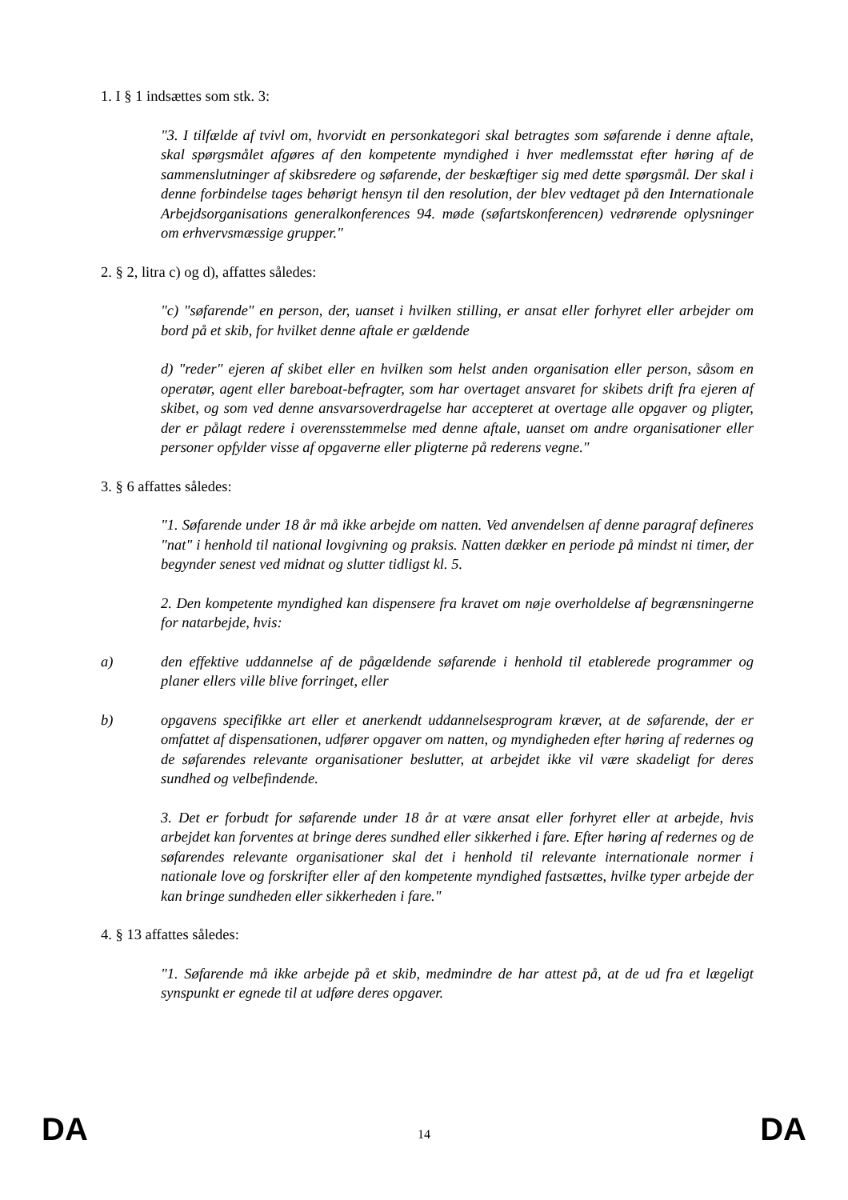1. I § 1 indsættes som stk. 3:
"3. I tilfælde af tvivl om, hvorvidt en personkategori skal betragtes som søfarende i denne aftale, skal spørgsmålet afgøres af den kompetente myndighed i hver medlemsstat efter høring af de sammenslutninger af skibsredere og søfarende, der beskæftiger sig med dette spørgsmål. Der skal i denne forbindelse tages behørigt hensyn til den resolution, der blev vedtaget på den Internationale Arbejdsorganisations generalkonferences 94. møde (søfartskonferencen) vedrørende oplysninger om erhvervsmæssige grupper."
2. § 2, litra c) og d), affattes således:
"c) "søfarende" en person, der, uanset i hvilken stilling, er ansat eller forhyret eller arbejder om bord på et skib, for hvilket denne aftale er gældende
d) "reder" ejeren af skibet eller en hvilken som helst anden organisation eller person, såsom en operatør, agent eller bareboat-befragter, som har overtaget ansvaret for skibets drift fra ejeren af skibet, og som ved denne ansvarsoverdragelse har accepteret at overtage alle opgaver og pligter, der er pålagt redere i overensstemmelse med denne aftale, uanset om andre organisationer eller personer opfylder visse af opgaverne eller pligterne på rederens vegne."
3. § 6 affattes således:
"1. Søfarende under 18 år må ikke arbejde om natten. Ved anvendelsen af denne paragraf defineres "nat" i henhold til national lovgivning og praksis. Natten dækker en periode på mindst ni timer, der begynder senest ved midnat og slutter tidligst kl. 5.
2. Den kompetente myndighed kan dispensere fra kravet om nøje overholdelse af begrænsningerne for natarbejde, hvis:
a) den effektive uddannelse af de pågældende søfarende i henhold til etablerede programmer og planer ellers ville blive forringet, eller
b) opgavens specifikke art eller et anerkendt uddannelsesprogram kræver, at de søfarende, der er omfattet af dispensationen, udfører opgaver om natten, og myndigheden efter høring af redernes og de søfarendes relevante organisationer beslutter, at arbejdet ikke vil være skadeligt for deres sundhed og velbefindende.
3. Det er forbudt for søfarende under 18 år at være ansat eller forhyret eller at arbejde, hvis arbejdet kan forventes at bringe deres sundhed eller sikkerhed i fare. Efter høring af redernes og de søfarendes relevante organisationer skal det i henhold til relevante internationale normer i nationale love og forskrifter eller af den kompetente myndighed fastsættes, hvilke typer arbejde der kan bringe sundheden eller sikkerheden i fare."
4. § 13 affattes således:
"1. Søfarende må ikke arbejde på et skib, medmindre de har attest på, at de ud fra et lægeligt synspunkt er egnede til at udføre deres opgaver.
DA 14 DA